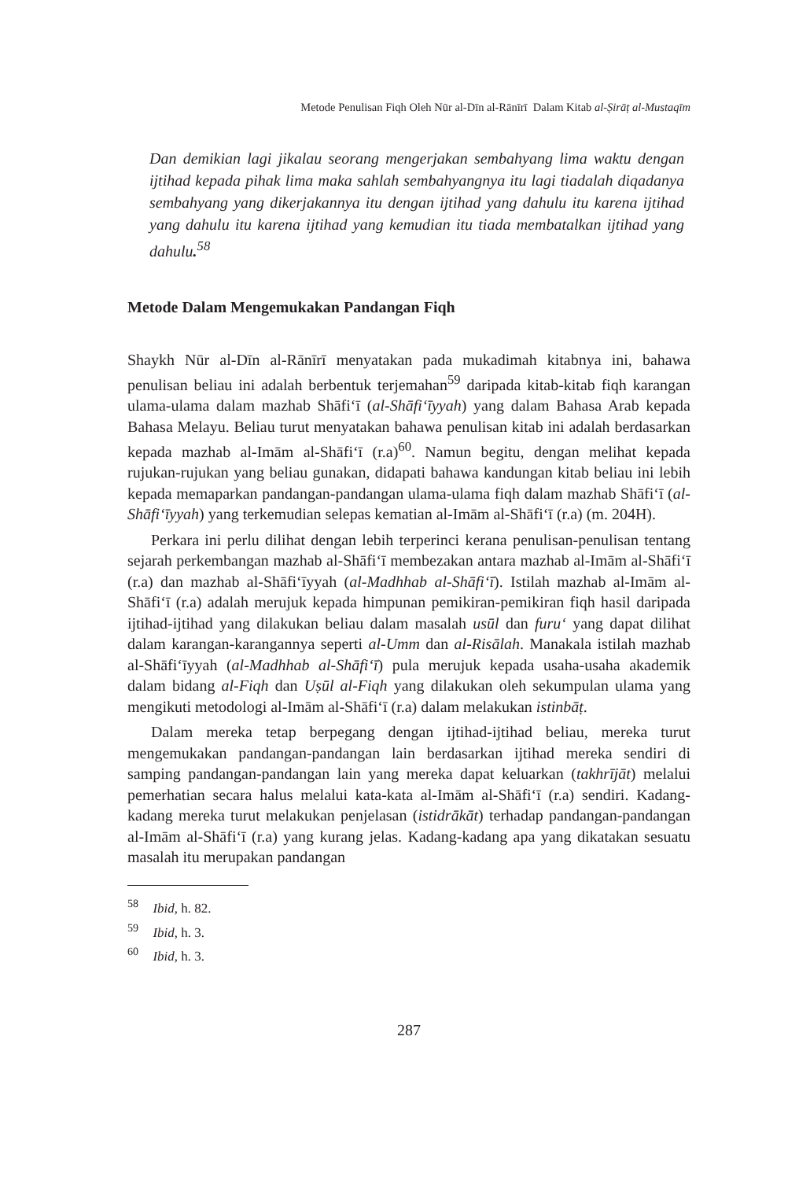Metode Penulisan Fiqh Oleh Nūr al-Dīn al-Rānīrī Dalam Kitab al-Ṣirāṭ al-Mustaqīm
Dan demikian lagi jikalau seorang mengerjakan sembahyang lima waktu dengan ijtihad kepada pihak lima maka sahlah sembahyangnya itu lagi tiadalah diqadanya sembahyang yang dikerjakannya itu dengan ijtihad yang dahulu itu karena ijtihad yang dahulu itu karena ijtihad yang kemudian itu tiada membatalkan ijtihad yang dahulu.<sup>58</sup>
Metode Dalam Mengemukakan Pandangan Fiqh
Shaykh Nūr al-Dīn al-Rānīrī menyatakan pada mukadimah kitabnya ini, bahawa penulisan beliau ini adalah berbentuk terjemahan<sup>59</sup> daripada kitab-kitab fiqh karangan ulama-ulama dalam mazhab Shāfi‘ī (al-Shāfi‘īyyah) yang dalam Bahasa Arab kepada Bahasa Melayu. Beliau turut menyatakan bahawa penulisan kitab ini adalah berdasarkan kepada mazhab al-Imām al-Shāfi‘ī (r.a)<sup>60</sup>. Namun begitu, dengan melihat kepada rujukan-rujukan yang beliau gunakan, didapati bahawa kandungan kitab beliau ini lebih kepada memaparkan pandangan-pandangan ulama-ulama fiqh dalam mazhab Shāfi‘ī (al-Shāfi‘īyyah) yang terkemudian selepas kematian al-Imām al-Shāfi‘ī (r.a) (m. 204H).
Perkara ini perlu dilihat dengan lebih terperinci kerana penulisan-penulisan tentang sejarah perkembangan mazhab al-Shāfi‘ī membezakan antara mazhab al-Imām al-Shāfi‘ī (r.a) dan mazhab al-Shāfi‘īyyah (al-Madhhab al-Shāfi‘ī). Istilah mazhab al-Imām al-Shāfi‘ī (r.a) adalah merujuk kepada himpunan pemikiran-pemikiran fiqh hasil daripada ijtihad-ijtihad yang dilakukan beliau dalam masalah usūl dan furu‘ yang dapat dilihat dalam karangan-karangannya seperti al-Umm dan al-Risālah. Manakala istilah mazhab al-Shāfi‘īyyah (al-Madhhab al-Shāfi‘ī) pula merujuk kepada usaha-usaha akademik dalam bidang al-Fiqh dan Uṣūl al-Fiqh yang dilakukan oleh sekumpulan ulama yang mengikuti metodologi al-Imām al-Shāfi‘ī (r.a) dalam melakukan istinbāṭ.
Dalam mereka tetap berpegang dengan ijtihad-ijtihad beliau, mereka turut mengemukakan pandangan-pandangan lain berdasarkan ijtihad mereka sendiri di samping pandangan-pandangan lain yang mereka dapat keluarkan (takhrījāt) melalui pemerhatian secara halus melalui kata-kata al-Imām al-Shāfi‘ī (r.a) sendiri. Kadang-kadang mereka turut melakukan penjelasan (istidrākāt) terhadap pandangan-pandangan al-Imām al-Shāfi‘ī (r.a) yang kurang jelas. Kadang-kadang apa yang dikatakan sesuatu masalah itu merupakan pandangan
<sup>58</sup> Ibid, h. 82.
<sup>59</sup> Ibid, h. 3.
<sup>60</sup> Ibid, h. 3.
287